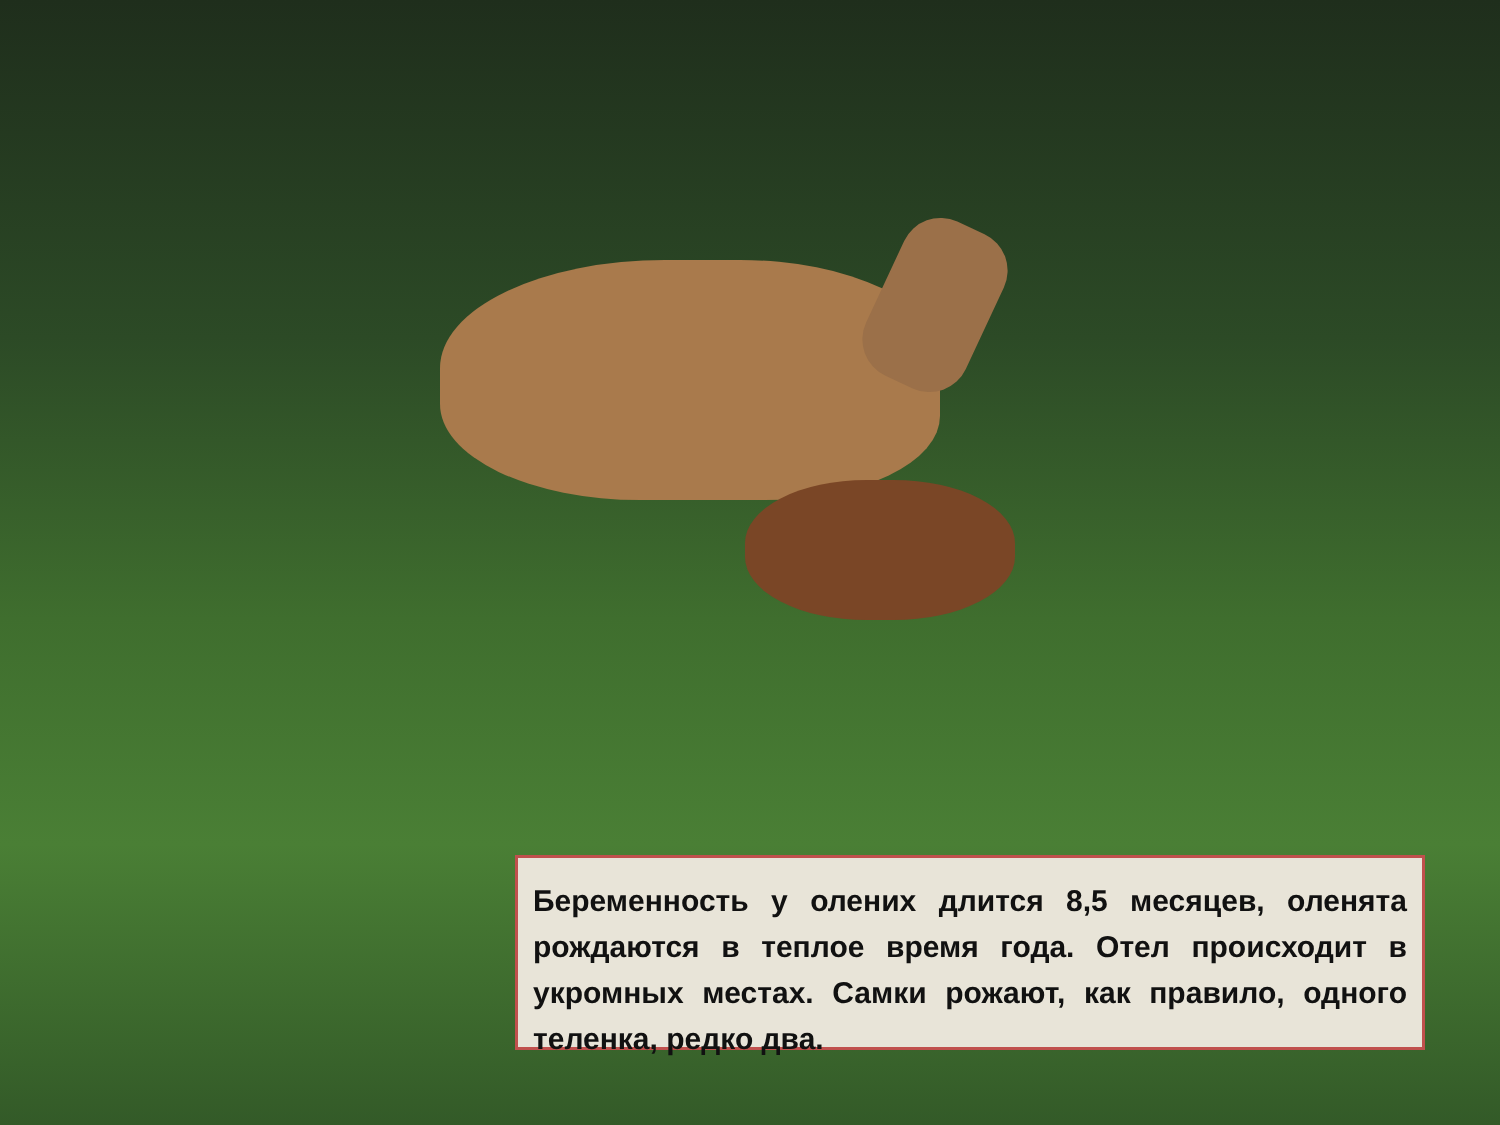Беременность у олених длится 8,5 месяцев, оленята рождаются в теплое время года. Отел происходит в укромных местах. Самки рожают, как правило, одного теленка, редко два.